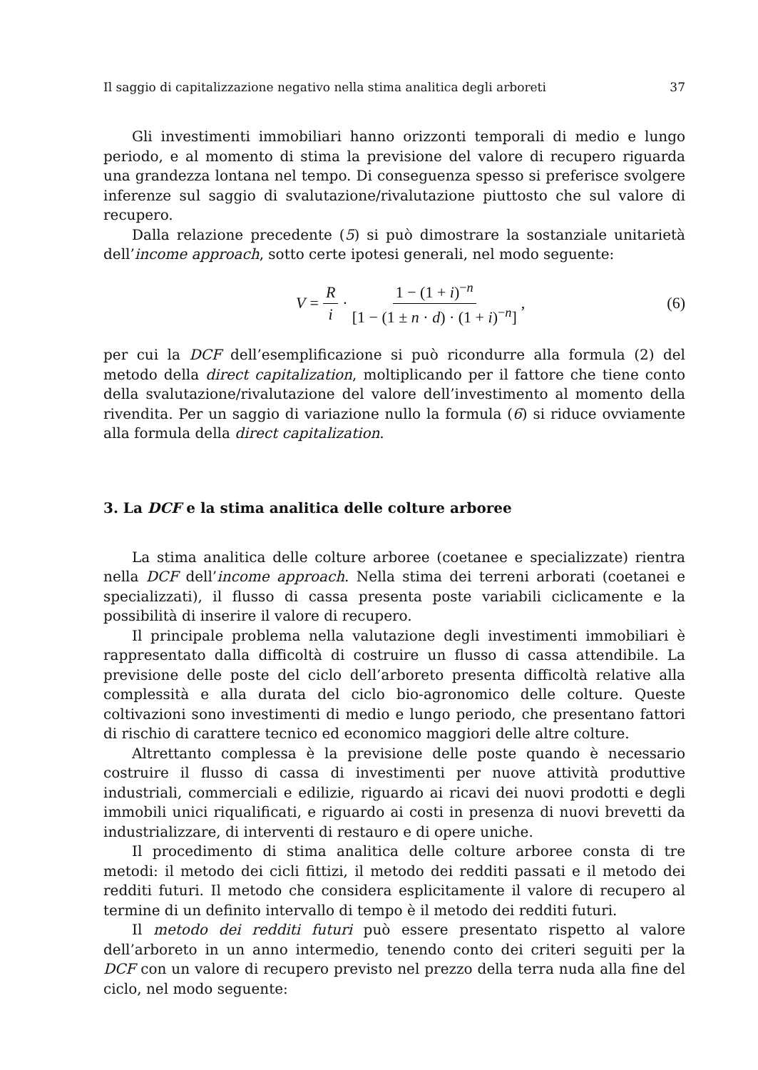Il saggio di capitalizzazione negativo nella stima analitica degli arboreti 37
Gli investimenti immobiliari hanno orizzonti temporali di medio e lungo periodo, e al momento di stima la previsione del valore di recupero riguarda una grandezza lontana nel tempo. Di conseguenza spesso si preferisce svolgere inferenze sul saggio di svalutazione/rivalutazione piuttosto che sul valore di recupero.
Dalla relazione precedente (5) si può dimostrare la sostanziale unitarietà dell’income approach, sotto certe ipotesi generali, nel modo seguente:
V = R i · 1 − (1 + i)<sup>−n</sup> [1 − (1 ± n · d) · (1 + i)<sup>−n</sup>],
(6)
per cui la DCF dell’esemplificazione si può ricondurre alla formula (2) del metodo della direct capitalization, moltiplicando per il fattore che tiene conto della svalutazione/rivalutazione del valore dell’investimento al momento della rivendita. Per un saggio di variazione nullo la formula (6) si riduce ovviamente alla formula della direct capitalization.
3. La DCF e la stima analitica delle colture arboree
La stima analitica delle colture arboree (coetanee e specializzate) rientra nella DCF dell’income approach. Nella stima dei terreni arborati (coetanei e specializzati), il flusso di cassa presenta poste variabili ciclicamente e la possibilità di inserire il valore di recupero.
Il principale problema nella valutazione degli investimenti immobiliari è rappresentato dalla difficoltà di costruire un flusso di cassa attendibile. La previsione delle poste del ciclo dell’arboreto presenta difficoltà relative alla complessità e alla durata del ciclo bio-agronomico delle colture. Queste coltivazioni sono investimenti di medio e lungo periodo, che presentano fattori di rischio di carattere tecnico ed economico maggiori delle altre colture.
Altrettanto complessa è la previsione delle poste quando è necessario costruire il flusso di cassa di investimenti per nuove attività produttive industriali, commerciali e edilizie, riguardo ai ricavi dei nuovi prodotti e degli immobili unici riqualificati, e riguardo ai costi in presenza di nuovi brevetti da industrializzare, di interventi di restauro e di opere uniche.
Il procedimento di stima analitica delle colture arboree consta di tre metodi: il metodo dei cicli fittizi, il metodo dei redditi passati e il metodo dei redditi futuri. Il metodo che considera esplicitamente il valore di recupero al termine di un definito intervallo di tempo è il metodo dei redditi futuri.
Il metodo dei redditi futuri può essere presentato rispetto al valore dell’arboreto in un anno intermedio, tenendo conto dei criteri seguiti per la DCF con un valore di recupero previsto nel prezzo della terra nuda alla fine del ciclo, nel modo seguente: